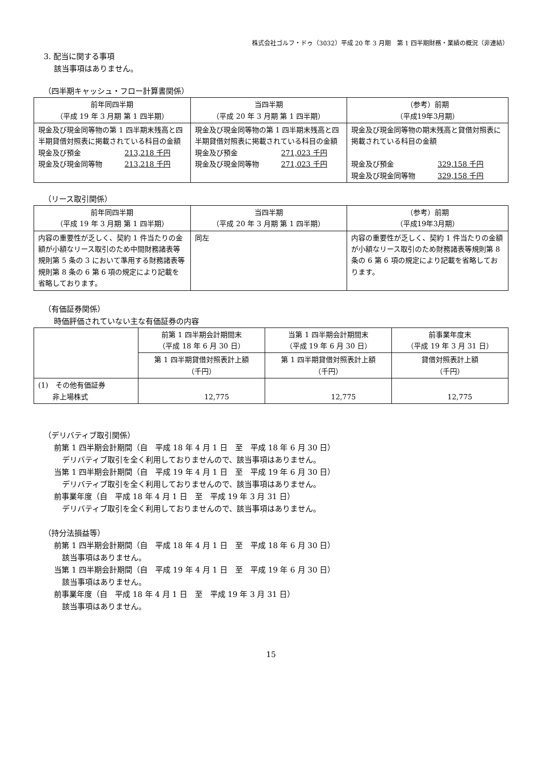株式会社ゴルフ・ドゥ（3032）平成 20 年 3 月期　第 1 四半期財務・業績の概況（非連結）
3. 配当に関する事項
該当事項はありません。
（四半期キャッシュ・フロー計算書関係）
| 前年同四半期 （平成 19 年 3 月期 第 1 四半期） | 当四半期 （平成 20 年 3 月期 第 1 四半期） | （参考）前期 （平成19年3月期） |
| --- | --- | --- |
| 現金及び現金同等物の第 1 四半期末残高と四半期貸借対照表に掲載されている科目の金額 現金及び預金 213,218 千円 現金及び現金同等物 213,218 千円 | 現金及び現金同等物の第 1 四半期末残高と四半期貸借対照表に掲載されている科目の金額 現金及び預金 271,023 千円 現金及び現金同等物 271,023 千円 | 現金及び現金同等物の期末残高と貸借対照表に掲載されている科目の金額 現金及び預金 329,158 千円 現金及び現金同等物 329,158 千円 |
（リース取引関係）
| 前年同四半期 （平成 19 年 3 月期 第 1 四半期） | 当四半期 （平成 20 年 3 月期 第 1 四半期） | （参考）前期 （平成19年3月期） |
| --- | --- | --- |
| 内容の重要性が乏しく、契約 1 件当たりの金額が小額なリース取引のため中間財務諸表等規則第 5 条の 3 において準用する財務諸表等規則第 8 条の 6 第 6 項の規定により記載を省略しております。 | 同左 | 内容の重要性が乏しく、契約 1 件当たりの金額が小額なリース取引のため財務諸表等規則第 8 条の 6 第 6 項の規定により記載を省略しております。 |
（有価証券関係）
時価評価されていない主な有価証券の内容
| | 前第 1 四半期会計期間末 （平成 18 年 6 月 30 日） | 当第 1 四半期会計期間末 （平成 19 年 6 月 30 日） | 前事業年度末 （平成 19 年 3 月 31 日） |
| --- | --- | --- | --- |
| | 第 1 四半期貸借対照表計上額 （千円） | 第 1 四半期貸借対照表計上額 （千円） | 貸借対照表計上額 （千円） |
| (1) その他有価証券 非上場株式 | 12,775 | 12,775 | 12,775 |
（デリバティブ取引関係）
前第 1 四半期会計期間（自　平成 18 年 4 月 1 日　至　平成 18 年 6 月 30 日）
デリバティブ取引を全く利用しておりませんので、該当事項はありません。
当第 1 四半期会計期間（自　平成 19 年 4 月 1 日　至　平成 19 年 6 月 30 日）
デリバティブ取引を全く利用しておりませんので、該当事項はありません。
前事業年度（自　平成 18 年 4 月 1 日　至　平成 19 年 3 月 31 日）
デリバティブ取引を全く利用しておりませんので、該当事項はありません。
（持分法損益等）
前第 1 四半期会計期間（自　平成 18 年 4 月 1 日　至　平成 18 年 6 月 30 日）
該当事項はありません。
当第 1 四半期会計期間（自　平成 19 年 4 月 1 日　至　平成 19 年 6 月 30 日）
該当事項はありません。
前事業年度（自　平成 18 年 4 月 1 日　至　平成 19 年 3 月 31 日）
該当事項はありません。
15